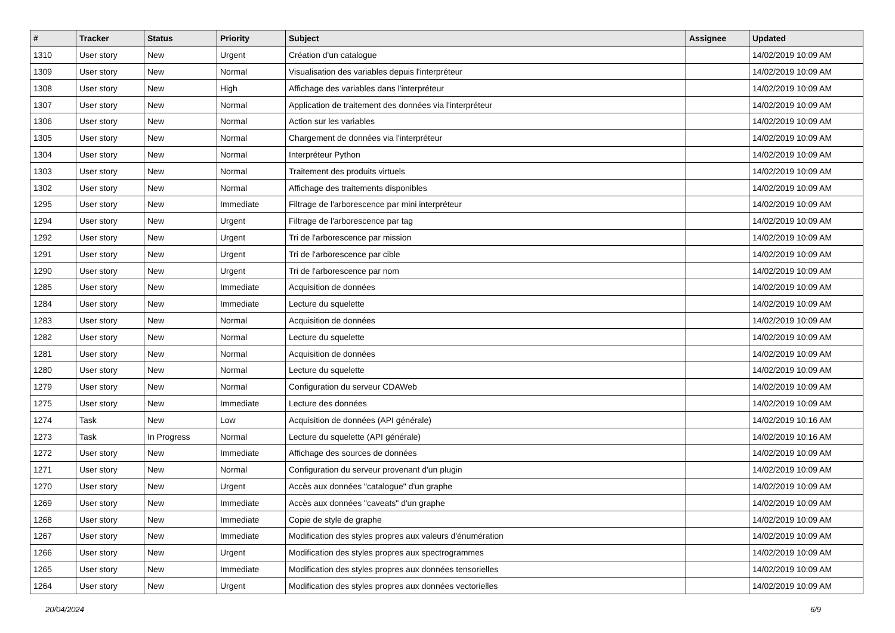| # | Tracker | Status | Priority | Subject | Assignee | Updated |
| --- | --- | --- | --- | --- | --- | --- |
| 1310 | User story | New | Urgent | Création d'un catalogue | | 14/02/2019 10:09 AM |
| 1309 | User story | New | Normal | Visualisation des variables depuis l'interpréteur | | 14/02/2019 10:09 AM |
| 1308 | User story | New | High | Affichage des variables dans l'interpréteur | | 14/02/2019 10:09 AM |
| 1307 | User story | New | Normal | Application de traitement des données via l'interpréteur | | 14/02/2019 10:09 AM |
| 1306 | User story | New | Normal | Action sur les variables | | 14/02/2019 10:09 AM |
| 1305 | User story | New | Normal | Chargement de données via l'interpréteur | | 14/02/2019 10:09 AM |
| 1304 | User story | New | Normal | Interpréteur Python | | 14/02/2019 10:09 AM |
| 1303 | User story | New | Normal | Traitement des produits virtuels | | 14/02/2019 10:09 AM |
| 1302 | User story | New | Normal | Affichage des traitements disponibles | | 14/02/2019 10:09 AM |
| 1295 | User story | New | Immediate | Filtrage de l'arborescence par mini interpréteur | | 14/02/2019 10:09 AM |
| 1294 | User story | New | Urgent | Filtrage de l'arborescence par tag | | 14/02/2019 10:09 AM |
| 1292 | User story | New | Urgent | Tri de l'arborescence par mission | | 14/02/2019 10:09 AM |
| 1291 | User story | New | Urgent | Tri de l'arborescence par cible | | 14/02/2019 10:09 AM |
| 1290 | User story | New | Urgent | Tri de l'arborescence par nom | | 14/02/2019 10:09 AM |
| 1285 | User story | New | Immediate | Acquisition de données | | 14/02/2019 10:09 AM |
| 1284 | User story | New | Immediate | Lecture du squelette | | 14/02/2019 10:09 AM |
| 1283 | User story | New | Normal | Acquisition de données | | 14/02/2019 10:09 AM |
| 1282 | User story | New | Normal | Lecture du squelette | | 14/02/2019 10:09 AM |
| 1281 | User story | New | Normal | Acquisition de données | | 14/02/2019 10:09 AM |
| 1280 | User story | New | Normal | Lecture du squelette | | 14/02/2019 10:09 AM |
| 1279 | User story | New | Normal | Configuration du serveur CDAWeb | | 14/02/2019 10:09 AM |
| 1275 | User story | New | Immediate | Lecture des données | | 14/02/2019 10:09 AM |
| 1274 | Task | New | Low | Acquisition de données (API générale) | | 14/02/2019 10:16 AM |
| 1273 | Task | In Progress | Normal | Lecture du squelette (API générale) | | 14/02/2019 10:16 AM |
| 1272 | User story | New | Immediate | Affichage des sources de données | | 14/02/2019 10:09 AM |
| 1271 | User story | New | Normal | Configuration du serveur provenant d'un plugin | | 14/02/2019 10:09 AM |
| 1270 | User story | New | Urgent | Accès aux données "catalogue" d'un graphe | | 14/02/2019 10:09 AM |
| 1269 | User story | New | Immediate | Accès aux données "caveats" d'un graphe | | 14/02/2019 10:09 AM |
| 1268 | User story | New | Immediate | Copie de style de graphe | | 14/02/2019 10:09 AM |
| 1267 | User story | New | Immediate | Modification des styles propres aux valeurs d'énumération | | 14/02/2019 10:09 AM |
| 1266 | User story | New | Urgent | Modification des styles propres aux spectrogrammes | | 14/02/2019 10:09 AM |
| 1265 | User story | New | Immediate | Modification des styles propres aux données tensorielles | | 14/02/2019 10:09 AM |
| 1264 | User story | New | Urgent | Modification des styles propres aux données vectorielles | | 14/02/2019 10:09 AM |
20/04/2024 6/9